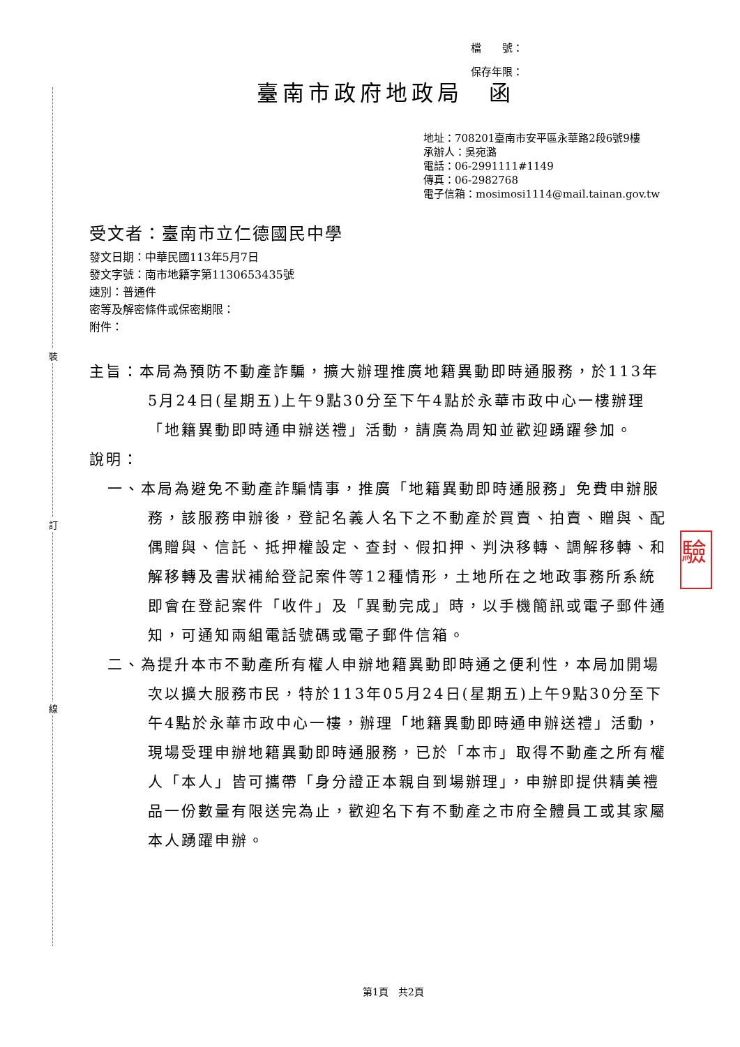裝
訂
線
檔　　號：
保存年限：
臺南市政府地政局　函
地址：708201臺南市安平區永華路2段6號9樓
承辦人：吳宛潞
電話：06-2991111#1149
傳真：06-2982768
電子信箱：mosimosi1114@mail.tainan.gov.tw
受文者：臺南市立仁德國民中學
發文日期：中華民國113年5月7日
發文字號：南市地籍字第1130653435號
速別：普通件
密等及解密條件或保密期限：
附件：
主旨：本局為預防不動產詐騙，擴大辦理推廣地籍異動即時通服務，於113年5月24日(星期五)上午9點30分至下午4點於永華市政中心一樓辦理「地籍異動即時通申辦送禮」活動，請廣為周知並歡迎踴躍參加。
說明：
一、本局為避免不動產詐騙情事，推廣「地籍異動即時通服務」免費申辦服務，該服務申辦後，登記名義人名下之不動產於買賣、拍賣、贈與、配偶贈與、信託、抵押權設定、查封、假扣押、判決移轉、調解移轉、和解移轉及書狀補給登記案件等12種情形，土地所在之地政事務所系統即會在登記案件「收件」及「異動完成」時，以手機簡訊或電子郵件通知，可通知兩組電話號碼或電子郵件信箱。
二、為提升本市不動產所有權人申辦地籍異動即時通之便利性，本局加開場次以擴大服務市民，特於113年05月24日(星期五)上午9點30分至下午4點於永華市政中心一樓，辦理「地籍異動即時通申辦送禮」活動，現場受理申辦地籍異動即時通服務，已於「本市」取得不動產之所有權人「本人」皆可攜帶「身分證正本親自到場辦理」，申辦即提供精美禮品一份數量有限送完為止，歡迎名下有不動產之市府全體員工或其家屬本人踴躍申辦。
驗
第1頁　共2頁